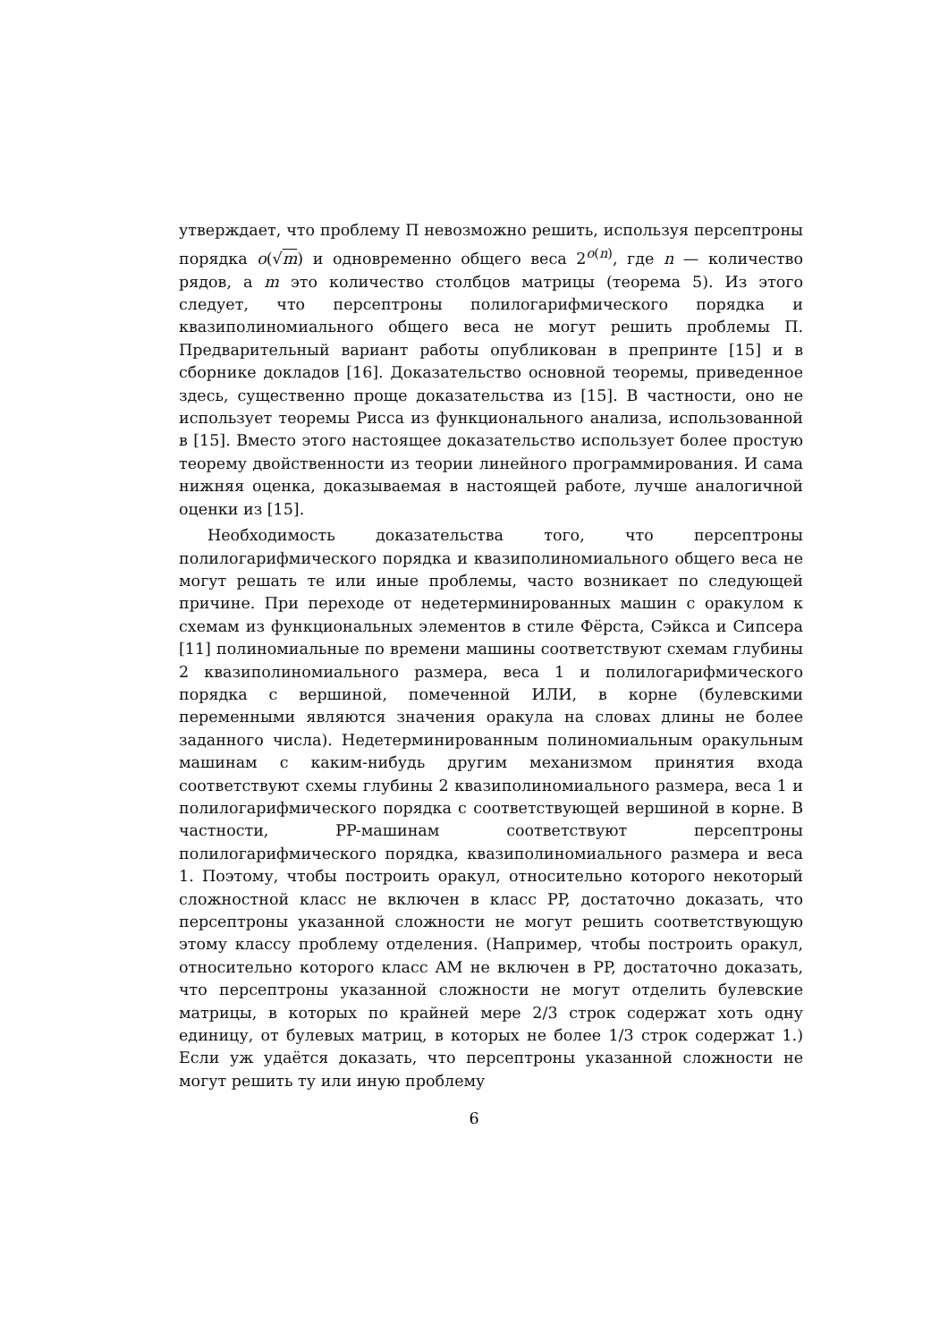утверждает, что проблему Π невозможно решить, используя персептроны порядка o(√m) и одновременно общего веса 2<sup>o(n)</sup>, где n — количество рядов, а m это количество столбцов матрицы (теорема 5). Из этого следует, что персептроны полилогарифмического порядка и квазиполиномиального общего веса не могут решить проблемы Π. Предварительный вариант работы опубликован в препринте [15] и в сборнике докладов [16]. Доказательство основной теоремы, приведенное здесь, существенно проще доказательства из [15]. В частности, оно не использует теоремы Рисса из функционального анализа, использованной в [15]. Вместо этого настоящее доказательство использует более простую теорему двойственности из теории линейного программирования. И сама нижняя оценка, доказываемая в настоящей работе, лучше аналогичной оценки из [15].
Необходимость доказательства того, что персептроны полилогарифмического порядка и квазиполиномиального общего веса не могут решать те или иные проблемы, часто возникает по следующей причине. При переходе от недетерминированных машин с оракулом к схемам из функциональных элементов в стиле Фёрста, Сэйкса и Сипсера [11] полиномиальные по времени машины соответствуют схемам глубины 2 квазиполиномиального размера, веса 1 и полилогарифмического порядка с вершиной, помеченной ИЛИ, в корне (булевскими переменными являются значения оракула на словах длины не более заданного числа). Недетерминированным полиномиальным оракульным машинам с каким-нибудь другим механизмом принятия входа соответствуют схемы глубины 2 квазиполиномиального размера, веса 1 и полилогарифмического порядка с соответствующей вершиной в корне. В частности, PP-машинам соответствуют персептроны полилогарифмического порядка, квазиполиномиального размера и веса 1. Поэтому, чтобы построить оракул, относительно которого некоторый сложностной класс не включен в класс PP, достаточно доказать, что персептроны указанной сложности не могут решить соответствующую этому классу проблему отделения. (Например, чтобы построить оракул, относительно которого класс AM не включен в PP, достаточно доказать, что персептроны указанной сложности не могут отделить булевские матрицы, в которых по крайней мере 2/3 строк содержат хоть одну единицу, от булевых матриц, в которых не более 1/3 строк содержат 1.) Если уж удаётся доказать, что персептроны указанной сложности не могут решить ту или иную проблему
6